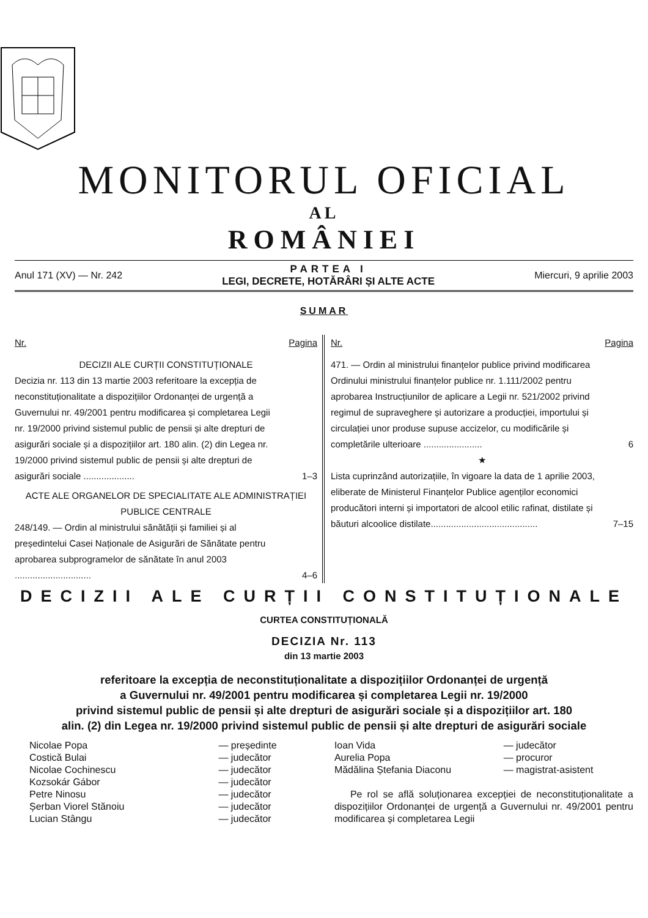MONITORUL OFICIAL
AL
ROMÂNIEI
Anul 171 (XV) — Nr. 242
PARTEA I
LEGI, DECRETE, HOTĂRÂRI ȘI ALTE ACTE
Miercuri, 9 aprilie 2003
SUMAR
Nr. Pagina
DECIZII ALE CURȚII CONSTITUȚIONALE
| Decizia nr. 113 din 13 martie 2003 referitoare la excepția de neconstituționalitate a dispozițiilor Ordonanței de urgență a Guvernului nr. 49/2001 pentru modificarea și completarea Legii nr. 19/2000 privind sistemul public de pensii și alte drepturi de asigurări sociale și a dispozițiilor art. 180 alin. (2) din Legea nr. 19/2000 privind sistemul public de pensii și alte drepturi de asigurări sociale .................... | 1–3 |
ACTE ALE ORGANELOR DE SPECIALITATE ALE ADMINISTRAȚIEI PUBLICE CENTRALE
| 248/149. — Ordin al ministrului sănătății și familiei și al președintelui Casei Naționale de Asigurări de Sănătate pentru aprobarea subprogramelor de sănătate în anul 2003 .............................. | 4–6 |
Nr. Pagina
| 471. — Ordin al ministrului finanțelor publice privind modificarea Ordinului ministrului finanțelor publice nr. 1.111/2002 pentru aprobarea Instrucțiunilor de aplicare a Legii nr. 521/2002 privind regimul de supraveghere și autorizare a producției, importului și circulației unor produse supuse accizelor, cu modificările și completările ulterioare ....................... | 6 |
★
| Lista cuprinzând autorizațiile, în vigoare la data de 1 aprilie 2003, eliberate de Ministerul Finanțelor Publice agenților economici producători interni și importatori de alcool etilic rafinat, distilate și băuturi alcoolice distilate.......................................... | 7–15 |
DECIZII ALE CURȚII CONSTITUȚIONALE
CURTEA CONSTITUȚIONALĂ
DECIZIA Nr. 113
din 13 martie 2003
referitoare la excepția de neconstituționalitate a dispozițiilor Ordonanței de urgență
a Guvernului nr. 49/2001 pentru modificarea și completarea Legii nr. 19/2000
privind sistemul public de pensii și alte drepturi de asigurări sociale și a dispozițiilor art. 180
alin. (2) din Legea nr. 19/2000 privind sistemul public de pensii și alte drepturi de asigurări sociale
| Nicolae Popa | — președinte |
| Costică Bulai | — judecător |
| Nicolae Cochinescu | — judecător |
| Kozsokár Gábor | — judecător |
| Petre Ninosu | — judecător |
| Șerban Viorel Stănoiu | — judecător |
| Lucian Stângu | — judecător |
| Ioan Vida | — judecător |
| Aurelia Popa | — procuror |
| Mădălina Ștefania Diaconu | — magistrat-asistent |
Pe rol se află soluționarea excepției de neconstituționalitate a dispozițiilor Ordonanței de urgență a Guvernului nr. 49/2001 pentru modificarea și completarea Legii